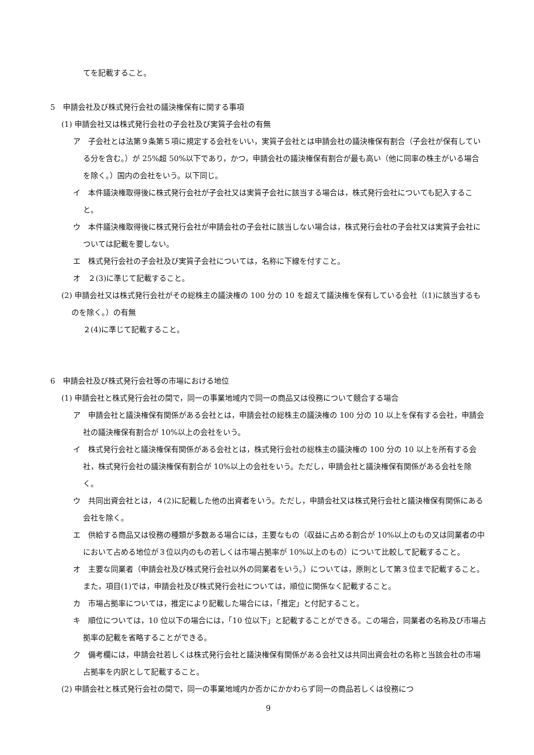てを記載すること。
5　申請会社及び株式発行会社の議決権保有に関する事項
(1) 申請会社又は株式発行会社の子会社及び実質子会社の有無
ア　子会社とは法第９条第５項に規定する会社をいい，実質子会社とは申請会社の議決権保有割合（子会社が保有している分を含む。）が 25%超 50%以下であり，かつ，申請会社の議決権保有割合が最も高い（他に同率の株主がいる場合を除く。）国内の会社をいう。以下同じ。
イ　本件議決権取得後に株式発行会社が子会社又は実質子会社に該当する場合は，株式発行会社についても記入すること。
ウ　本件議決権取得後に株式発行会社が申請会社の子会社に該当しない場合は，株式発行会社の子会社又は実質子会社については記載を要しない。
エ　株式発行会社の子会社及び実質子会社については，名称に下線を付すこと。
オ　２(3)に準じて記載すること。
(2) 申請会社又は株式発行会社がその総株主の議決権の 100 分の 10 を超えて議決権を保有している会社（(1)に該当するものを除く。）の有無
２(4)に準じて記載すること。
6　申請会社及び株式発行会社等の市場における地位
(1) 申請会社と株式発行会社の間で，同一の事業地域内で同一の商品又は役務について競合する場合
ア　申請会社と議決権保有関係がある会社とは，申請会社の総株主の議決権の 100 分の 10 以上を保有する会社，申請会社の議決権保有割合が 10%以上の会社をいう。
イ　株式発行会社と議決権保有関係がある会社とは，株式発行会社の総株主の議決権の 100 分の 10 以上を所有する会社，株式発行会社の議決権保有割合が 10%以上の会社をいう。ただし，申請会社と議決権保有関係がある会社を除く。
ウ　共同出資会社とは，４(2)に記載した他の出資者をいう。ただし，申請会社又は株式発行会社と議決権保有関係にある会社を除く。
エ　供給する商品又は役務の種類が多数ある場合には，主要なもの（収益に占める割合が 10%以上のもの又は同業者の中において占める地位が３位以内のもの若しくは市場占拠率が 10%以上のもの）について比較して記載すること。
オ　主要な同業者（申請会社及び株式発行会社以外の同業者をいう。）については，原則として第３位まで記載すること。また，項目(1)では，申請会社及び株式発行会社については，順位に関係なく記載すること。
カ　市場占拠率については，推定により記載した場合には，「推定」と付記すること。
キ　順位については，10 位以下の場合には，「10 位以下」と記載することができる。この場合，同業者の名称及び市場占拠率の記載を省略することができる。
ク　備考欄には，申請会社若しくは株式発行会社と議決権保有関係がある会社又は共同出資会社の名称と当該会社の市場占拠率を内訳として記載すること。
(2) 申請会社と株式発行会社の間で，同一の事業地域内か否かにかかわらず同一の商品若しくは役務につ
9